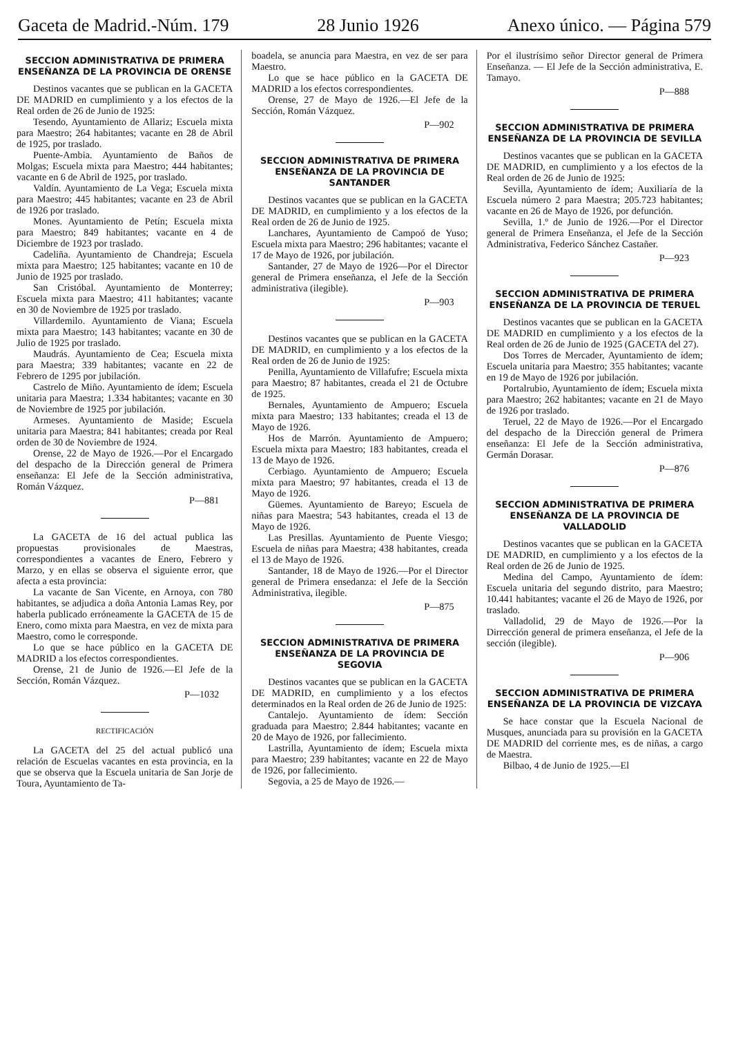Gaceta de Madrid.-Núm. 179 28 Junio 1926 Anexo único. — Página 579
SECCION ADMINISTRATIVA DE PRIMERA ENSEÑANZA DE LA PROVINCIA DE ORENSE
Destinos vacantes que se publican en la GACETA DE MADRID en cumplimiento y a los efectos de la Real orden de 26 de Junio de 1925:
Tesendo, Ayuntamiento de Allariz; Escuela mixta para Maestro; 264 habitantes; vacante en 28 de Abril de 1925, por traslado.
Puente-Ambia. Ayuntamiento de Baños de Molgas; Escuela mixta para Maestro; 444 habitantes; vacante en 6 de Abril de 1925, por traslado.
Valdín. Ayuntamiento de La Vega; Escuela mixta para Maestro; 445 habitantes; vacante en 23 de Abril de 1926 por traslado.
Mones. Ayuntamiento de Petín; Escuela mixta para Maestro; 849 habitantes; vacante en 4 de Diciembre de 1923 por traslado.
Cadeliña. Ayuntamiento de Chandreja; Escuela mixta para Maestro; 125 habitantes; vacante en 10 de Junio de 1925 por traslado.
San Cristóbal. Ayuntamiento de Monterrey; Escuela mixta para Maestro; 411 habitantes; vacante en 30 de Noviembre de 1925 por traslado.
Villardemilo. Ayuntamiento de Viana; Escuela mixta para Maestro; 143 habitantes; vacante en 30 de Julio de 1925 por traslado.
Maudrás. Ayuntamiento de Cea; Escuela mixta para Maestra; 339 habitantes; vacante en 22 de Febrero de 1295 por jubilación.
Castrelo de Miño. Ayuntamiento de ídem; Escuela unitaria para Maestra; 1.334 habitantes; vacante en 30 de Noviembre de 1925 por jubilación.
Armeses. Ayuntamiento de Maside; Escuela unitaria para Maestra; 841 habitantes; creada por Real orden de 30 de Noviembre de 1924.
Orense, 22 de Mayo de 1926.—Por el Encargado del despacho de la Dirección general de Primera enseñanza: El Jefe de la Sección administrativa, Román Vázquez.
P—881
La GACETA de 16 del actual publica las propuestas provisionales de Maestras, correspondientes a vacantes de Enero, Febrero y Marzo, y en ellas se observa el siguiente error, que afecta a esta provincia:
La vacante de San Vicente, en Arnoya, con 780 habitantes, se adjudica a doña Antonia Lamas Rey, por haberla publicado erróneamente la GACETA de 15 de Enero, como mixta para Maestra, en vez de mixta para Maestro, como le corresponde.
Lo que se hace público en la GACETA DE MADRID a los efectos correspondientes.
Orense, 21 de Junio de 1926.—El Jefe de la Sección, Román Vázquez.
P—1032
RECTIFICACIÓN
La GACETA del 25 del actual publicó una relación de Escuelas vacantes en esta provincia, en la que se observa que la Escuela unitaria de San Jorje de Toura, Ayuntamiento de Ta-
boadela, se anuncia para Maestra, en vez de ser para Maestro.
Lo que se hace público en la GACETA DE MADRID a los efectos correspondientes.
Orense, 27 de Mayo de 1926.—El Jefe de la Sección, Román Vázquez.
P—902
SECCION ADMINISTRATIVA DE PRIMERA ENSEÑANZA DE LA PROVINCIA DE SANTANDER
Destinos vacantes que se publican en la GACETA DE MADRID, en cumplimiento y a los efectos de la Real orden de 26 de Junio de 1925.
Lanchares, Ayuntamiento de Campoó de Yuso; Escuela mixta para Maestro; 296 habitantes; vacante el 17 de Mayo de 1926, por jubilación.
Santander, 27 de Mayo de 1926—Por el Director general de Primera enseñanza, el Jefe de la Sección administrativa (ilegible).
P—903
Destinos vacantes que se publican en la GACETA DE MADRID, en cumplimiento y a los efectos de la Real orden de 26 de Junio de 1925:
Penilla, Ayuntamiento de Villafufre; Escuela mixta para Maestro; 87 habitantes, creada el 21 de Octubre de 1925.
Bernales, Ayuntamiento de Ampuero; Escuela mixta para Maestro; 133 habitantes; creada el 13 de Mayo de 1926.
Hos de Marrón. Ayuntamiento de Ampuero; Escuela mixta para Maestro; 183 habitantes, creada el 13 de Mayo de 1926.
Cerbiago. Ayuntamiento de Ampuero; Escuela mixta para Maestro; 97 habitantes, creada el 13 de Mayo de 1926.
Güemes. Ayuntamiento de Bareyo; Escuela de niñas para Maestra; 543 habitantes, creada el 13 de Mayo de 1926.
Las Presillas. Ayuntamiento de Puente Viesgo; Escuela de niñas para Maestra; 438 habitantes, creada el 13 de Mayo de 1926.
Santander, 18 de Mayo de 1926.—Por el Director general de Primera ensedanza: el Jefe de la Sección Administrativa, ilegible.
P—875
SECCION ADMINISTRATIVA DE PRIMERA ENSEÑANZA DE LA PROVINCIA DE SEGOVIA
Destinos vacantes que se publican en la GACETA DE MADRID, en cumplimiento y a los efectos determinados en la Real orden de 26 de Junio de 1925:
Cantalejo. Ayuntamiento de ídem: Sección graduada para Maestro; 2.844 habitantes; vacante en 20 de Mayo de 1926, por fallecimiento.
Lastrilla, Ayuntamiento de ídem; Escuela mixta para Maestro; 239 habitantes; vacante en 22 de Mayo de 1926, por fallecimiento.
Segovia, a 25 de Mayo de 1926.—
Por el ilustrísimo señor Director general de Primera Enseñanza. — El Jefe de la Sección administrativa, E. Tamayo.
P—888
SECCION ADMINISTRATIVA DE PRIMERA ENSEÑANZA DE LA PROVINCIA DE SEVILLA
Destinos vacantes que se publican en la GACETA DE MADRID, en cumplimiento y a los efectos de la Real orden de 26 de Junio de 1925:
Sevilla, Ayuntamiento de ídem; Auxiliaría de la Escuela número 2 para Maestra; 205.723 habitantes; vacante en 26 de Mayo de 1926, por defunción.
Sevilla, 1.º de Junio de 1926.—Por el Director general de Primera Enseñanza, el Jefe de la Sección Administrativa, Federico Sánchez Castañer.
P—923
SECCION ADMINISTRATIVA DE PRIMERA ENSEÑANZA DE LA PROVINCIA DE TERUEL
Destinos vacantes que se publican en la GACETA DE MADRID en cumplimiento y a los efectos de la Real orden de 26 de Junio de 1925 (GACETA del 27).
Dos Torres de Mercader, Ayuntamiento de ídem; Escuela unitaria para Maestro; 355 habitantes; vacante en 19 de Mayo de 1926 por jubilación.
Portalrubio, Ayuntamiento de ídem; Escuela mixta para Maestro; 262 habitantes; vacante en 21 de Mayo de 1926 por traslado.
Teruel, 22 de Mayo de 1926.—Por el Encargado del despacho de la Dirección general de Primera enseñanza: El Jefe de la Sección administrativa, Germán Dorasar.
P—876
SECCION ADMINISTRATIVA DE PRIMERA ENSEÑANZA DE LA PROVINCIA DE VALLADOLID
Destinos vacantes que se publican en la GACETA DE MADRID, en cumplimiento y a los efectos de la Real orden de 26 de Junio de 1925.
Medina del Campo, Ayuntamiento de ídem: Escuela unitaria del segundo distrito, para Maestro; 10.441 habitantes; vacante el 26 de Mayo de 1926, por traslado.
Valladolid, 29 de Mayo de 1926.—Por la Dirrección general de primera enseñanza, el Jefe de la sección (ilegible).
P—906
SECCION ADMINISTRATIVA DE PRIMERA ENSEÑANZA DE LA PROVINCIA DE VIZCAYA
Se hace constar que la Escuela Nacional de Musques, anunciada para su provisión en la GACETA DE MADRID del corriente mes, es de niñas, a cargo de Maestra.
Bilbao, 4 de Junio de 1925.—El